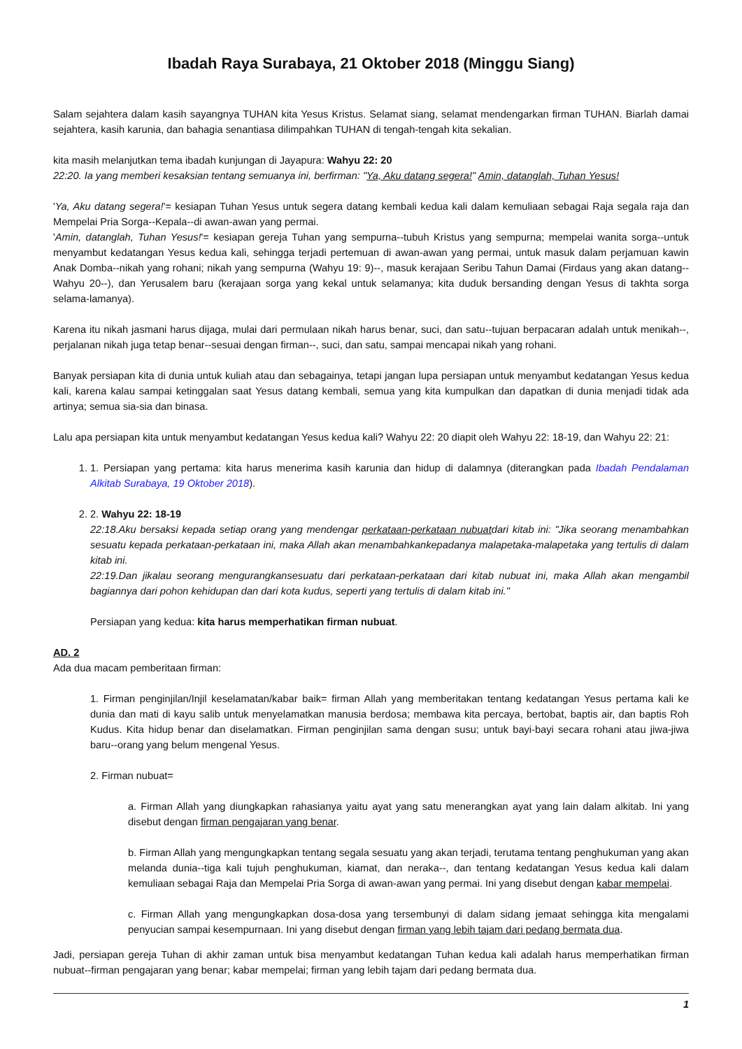Ibadah Raya Surabaya, 21 Oktober 2018 (Minggu Siang)
Salam sejahtera dalam kasih sayangnya TUHAN kita Yesus Kristus. Selamat siang, selamat mendengarkan firman TUHAN. Biarlah damai sejahtera, kasih karunia, dan bahagia senantiasa dilimpahkan TUHAN di tengah-tengah kita sekalian.
kita masih melanjutkan tema ibadah kunjungan di Jayapura: Wahyu 22: 20
22:20. Ia yang memberi kesaksian tentang semuanya ini, berfirman: "Ya, Aku datang segera!" Amin, datanglah, Tuhan Yesus!
'Ya, Aku datang segera!'= kesiapan Tuhan Yesus untuk segera datang kembali kedua kali dalam kemuliaan sebagai Raja segala raja dan Mempelai Pria Sorga--Kepala--di awan-awan yang permai.
'Amin, datanglah, Tuhan Yesus!'= kesiapan gereja Tuhan yang sempurna--tubuh Kristus yang sempurna; mempelai wanita sorga--untuk menyambut kedatangan Yesus kedua kali, sehingga terjadi pertemuan di awan-awan yang permai, untuk masuk dalam perjamuan kawin Anak Domba--nikah yang rohani; nikah yang sempurna (Wahyu 19: 9)--, masuk kerajaan Seribu Tahun Damai (Firdaus yang akan datang--Wahyu 20--), dan Yerusalem baru (kerajaan sorga yang kekal untuk selamanya; kita duduk bersanding dengan Yesus di takhta sorga selama-lamanya).
Karena itu nikah jasmani harus dijaga, mulai dari permulaan nikah harus benar, suci, dan satu--tujuan berpacaran adalah untuk menikah--, perjalanan nikah juga tetap benar--sesuai dengan firman--, suci, dan satu, sampai mencapai nikah yang rohani.
Banyak persiapan kita di dunia untuk kuliah atau dan sebagainya, tetapi jangan lupa persiapan untuk menyambut kedatangan Yesus kedua kali, karena kalau sampai ketinggalan saat Yesus datang kembali, semua yang kita kumpulkan dan dapatkan di dunia menjadi tidak ada artinya; semua sia-sia dan binasa.
Lalu apa persiapan kita untuk menyambut kedatangan Yesus kedua kali? Wahyu 22: 20 diapit oleh Wahyu 22: 18-19, dan Wahyu 22: 21:
1. 1. Persiapan yang pertama: kita harus menerima kasih karunia dan hidup di dalamnya (diterangkan pada Ibadah Pendalaman Alkitab Surabaya, 19 Oktober 2018).
2. 2. Wahyu 22: 18-19
22:18.Aku bersaksi kepada setiap orang yang mendengar perkataan-perkataan nubuatdari kitab ini: "Jika seorang menambahkan sesuatu kepada perkataan-perkataan ini, maka Allah akan menambahkankepadanya malapetaka-malapetaka yang tertulis di dalam kitab ini.
22:19.Dan jikalau seorang mengurangkansesuatu dari perkataan-perkataan dari kitab nubuat ini, maka Allah akan mengambil bagiannya dari pohon kehidupan dan dari kota kudus, seperti yang tertulis di dalam kitab ini."
Persiapan yang kedua: kita harus memperhatikan firman nubuat.
AD. 2
Ada dua macam pemberitaan firman:
1. Firman penginjilan/Injil keselamatan/kabar baik= firman Allah yang memberitakan tentang kedatangan Yesus pertama kali ke dunia dan mati di kayu salib untuk menyelamatkan manusia berdosa; membawa kita percaya, bertobat, baptis air, dan baptis Roh Kudus. Kita hidup benar dan diselamatkan. Firman penginjilan sama dengan susu; untuk bayi-bayi secara rohani atau jiwa-jiwa baru--orang yang belum mengenal Yesus.
2. Firman nubuat=
a. Firman Allah yang diungkapkan rahasianya yaitu ayat yang satu menerangkan ayat yang lain dalam alkitab. Ini yang disebut dengan firman pengajaran yang benar.
b. Firman Allah yang mengungkapkan tentang segala sesuatu yang akan terjadi, terutama tentang penghukuman yang akan melanda dunia--tiga kali tujuh penghukuman, kiamat, dan neraka--, dan tentang kedatangan Yesus kedua kali dalam kemuliaan sebagai Raja dan Mempelai Pria Sorga di awan-awan yang permai. Ini yang disebut dengan kabar mempelai.
c. Firman Allah yang mengungkapkan dosa-dosa yang tersembunyi di dalam sidang jemaat sehingga kita mengalami penyucian sampai kesempurnaan. Ini yang disebut dengan firman yang lebih tajam dari pedang bermata dua.
Jadi, persiapan gereja Tuhan di akhir zaman untuk bisa menyambut kedatangan Tuhan kedua kali adalah harus memperhatikan firman nubuat--firman pengajaran yang benar; kabar mempelai; firman yang lebih tajam dari pedang bermata dua.
1